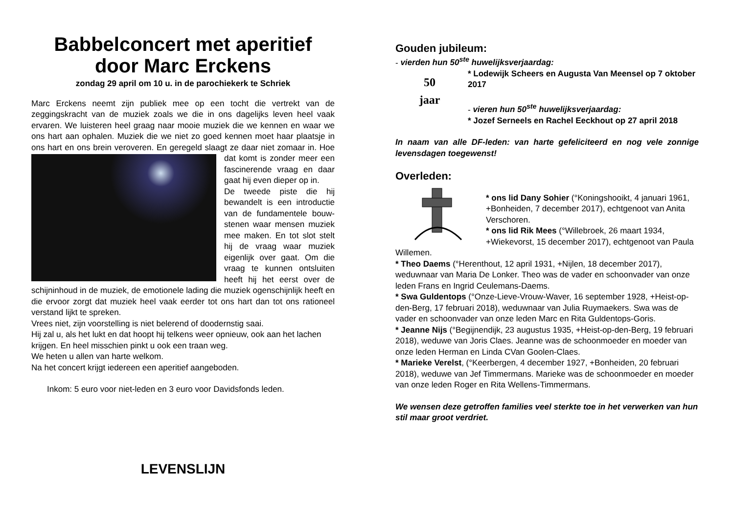Babbelconcert met aperitief
door Marc Erckens
zondag 29 april om 10 u. in de parochiekerk te Schriek
Marc Erckens neemt zijn publiek mee op een tocht die vertrekt van de zeggingskracht van de muziek zoals we die in ons dagelijks leven heel vaak ervaren. We luisteren heel graag naar mooie muziek die we kennen en waar we ons hart aan ophalen. Muziek die we niet zo goed kennen moet haar plaatsje in ons hart en ons brein veroveren. En geregeld slaagt ze daar niet zomaar in. Hoe dat komt is zonder meer een fascinerende vraag en daar gaat hij even dieper op in.
De tweede piste die hij bewandelt is een introductie van de fundamentele bouw-stenen waar mensen muziek mee maken. En tot slot stelt hij de vraag waar muziek eigenlijk over gaat. Om die vraag te kunnen ontsluiten heeft hij het eerst over de schijninhoud in de muziek, de emotionele lading die muziek ogenschijnlijk heeft en die ervoor zorgt dat muziek heel vaak eerder tot ons hart dan tot ons rationeel verstand lijkt te spreken.
Vrees niet, zijn voorstelling is niet belerend of doodernstig saai.
Hij zal u, als het lukt en dat hoopt hij telkens weer opnieuw, ook aan het lachen krijgen. En heel misschien pinkt u ook een traan weg.
We heten u allen van harte welkom.
Na het concert krijgt iedereen een aperitief aangeboden.
Inkom: 5 euro voor niet-leden en 3 euro voor Davidsfonds leden.
LEVENSLIJN
Gouden jubileum:
- vierden hun 50<sup>ste</sup> huwelijksverjaardag:
50
jaar
* Lodewijk Scheers en Augusta Van Meensel op 7 oktober 2017
- vieren hun 50<sup>ste</sup> huwelijksverjaardag:
* Jozef Serneels en Rachel Eeckhout op 27 april 2018
In naam van alle DF-leden: van harte gefeliciteerd en nog vele zonnige levensdagen toegewenst!
Overleden:
* ons lid Dany Sohier (°Koningshooikt, 4 januari 1961, +Bonheiden, 7 december 2017), echtgenoot van Anita Verschoren.
* ons lid Rik Mees (°Willebroek, 26 maart 1934, +Wiekevorst, 15 december 2017), echtgenoot van Paula Willemen.
* Theo Daems (°Herenthout, 12 april 1931, +Nijlen, 18 december 2017), weduwnaar van Maria De Lonker. Theo was de vader en schoonvader van onze leden Frans en Ingrid Ceulemans-Daems.
* Swa Guldentops (°Onze-Lieve-Vrouw-Waver, 16 september 1928, +Heist-op-den-Berg, 17 februari 2018), weduwnaar van Julia Ruymaekers. Swa was de vader en schoonvader van onze leden Marc en Rita Guldentops-Goris.
* Jeanne Nijs (°Begijnendijk, 23 augustus 1935, +Heist-op-den-Berg, 19 februari 2018), weduwe van Joris Claes. Jeanne was de schoonmoeder en moeder van onze leden Herman en Linda CVan Goolen-Claes.
* Marieke Verelst, (°Keerbergen, 4 december 1927, +Bonheiden, 20 februari 2018), weduwe van Jef Timmermans. Marieke was de schoonmoeder en moeder van onze leden Roger en Rita Wellens-Timmermans.
We wensen deze getroffen families veel sterkte toe in het verwerken van hun stil maar groot verdriet.